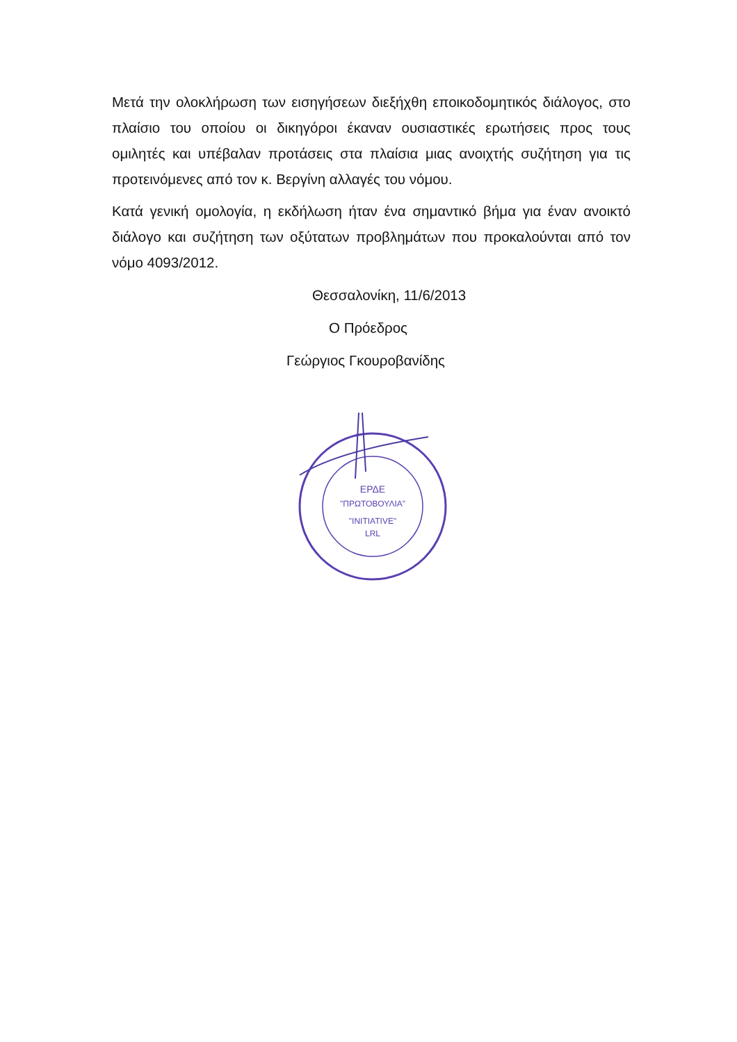Μετά την ολοκλήρωση των εισηγήσεων διεξήχθη εποικοδομητικός διάλογος, στο πλαίσιο του οποίου οι δικηγόροι έκαναν ουσιαστικές ερωτήσεις προς τους ομιλητές και υπέβαλαν προτάσεις στα πλαίσια μιας ανοιχτής συζήτηση για τις προτεινόμενες από τον κ. Βεργίνη αλλαγές του νόμου.
Κατά γενική ομολογία, η εκδήλωση ήταν ένα σημαντικό βήμα για έναν ανοικτό διάλογο και συζήτηση των οξύτατων προβλημάτων που προκαλούνται από τον νόμο 4093/2012.
Θεσσαλονίκη, 11/6/2013
Ο Πρόεδρος
Γεώργιος Γκουροβανίδης
ΕΡΔΕ
"ΠΡΩΤΟΒΟΥΛΙΑ"
"INITIATIVE"
LRL